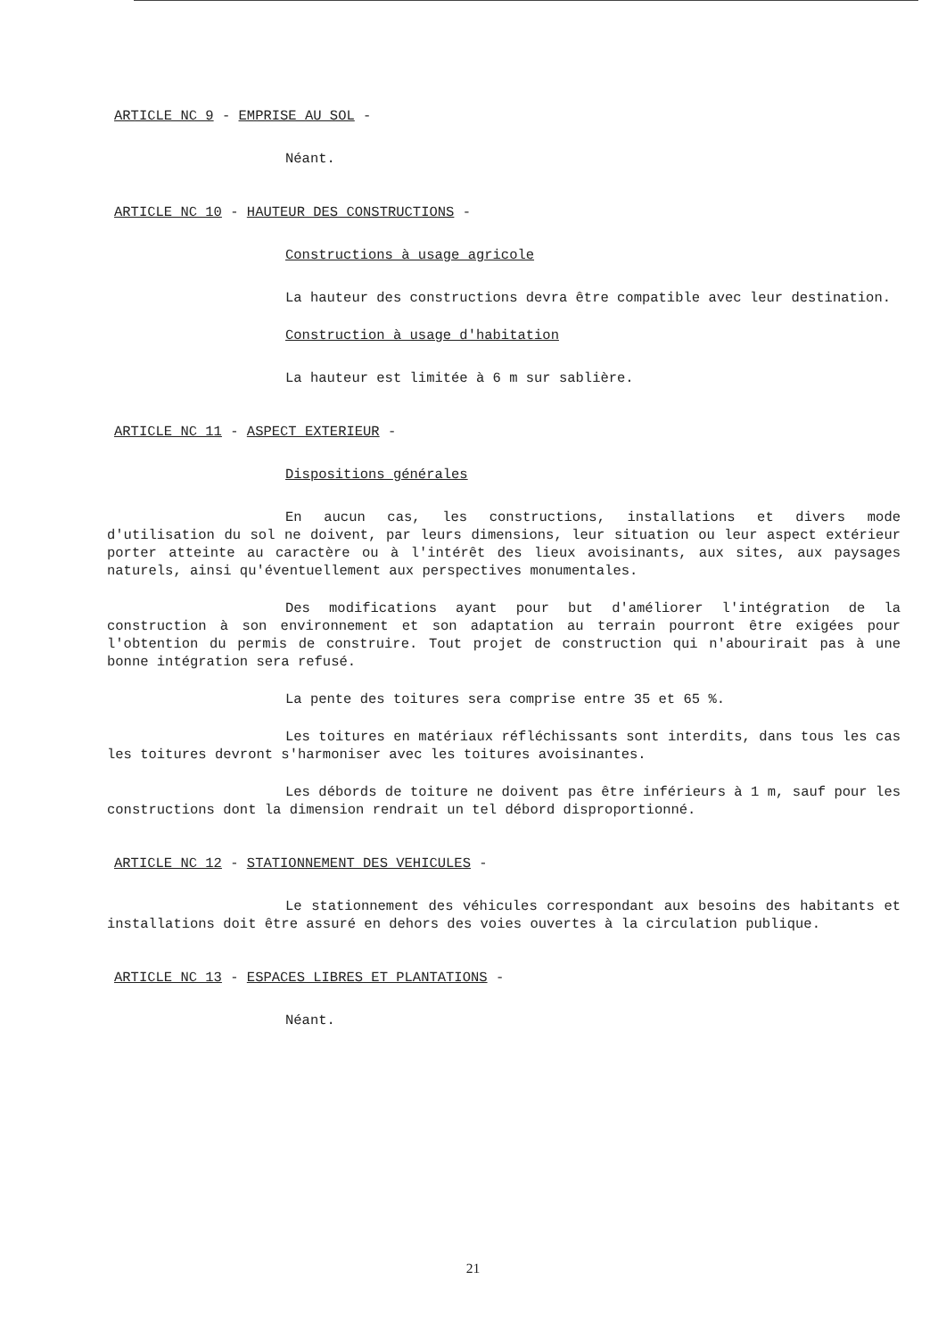ARTICLE NC 9 - EMPRISE AU SOL -
Néant.
ARTICLE NC 10 - HAUTEUR DES CONSTRUCTIONS -
Constructions à usage agricole
La hauteur des constructions devra être compatible avec leur destination.
Construction à usage d'habitation
La hauteur est limitée à 6 m sur sablière.
ARTICLE NC 11 - ASPECT EXTERIEUR -
Dispositions générales
En aucun cas, les constructions, installations et divers mode d'utilisation du sol ne doivent, par leurs dimensions, leur situation ou leur aspect extérieur porter atteinte au caractère ou à l'intérêt des lieux avoisinants, aux sites, aux paysages naturels, ainsi qu'éventuellement aux perspectives monumentales.
Des modifications ayant pour but d'améliorer l'intégration de la construction à son environnement et son adaptation au terrain pourront être exigées pour l'obtention du permis de construire. Tout projet de construction qui n'abourirait pas à une bonne intégration sera refusé.
La pente des toitures sera comprise entre 35 et 65 %.
Les toitures en matériaux réfléchissants sont interdits, dans tous les cas les toitures devront s'harmoniser avec les toitures avoisinantes.
Les débords de toiture ne doivent pas être inférieurs à 1 m, sauf pour les constructions dont la dimension rendrait un tel débord disproportionné.
ARTICLE NC 12 - STATIONNEMENT DES VEHICULES -
Le stationnement des véhicules correspondant aux besoins des habitants et installations doit être assuré en dehors des voies ouvertes à la circulation publique.
ARTICLE NC 13 - ESPACES LIBRES ET PLANTATIONS -
Néant.
21